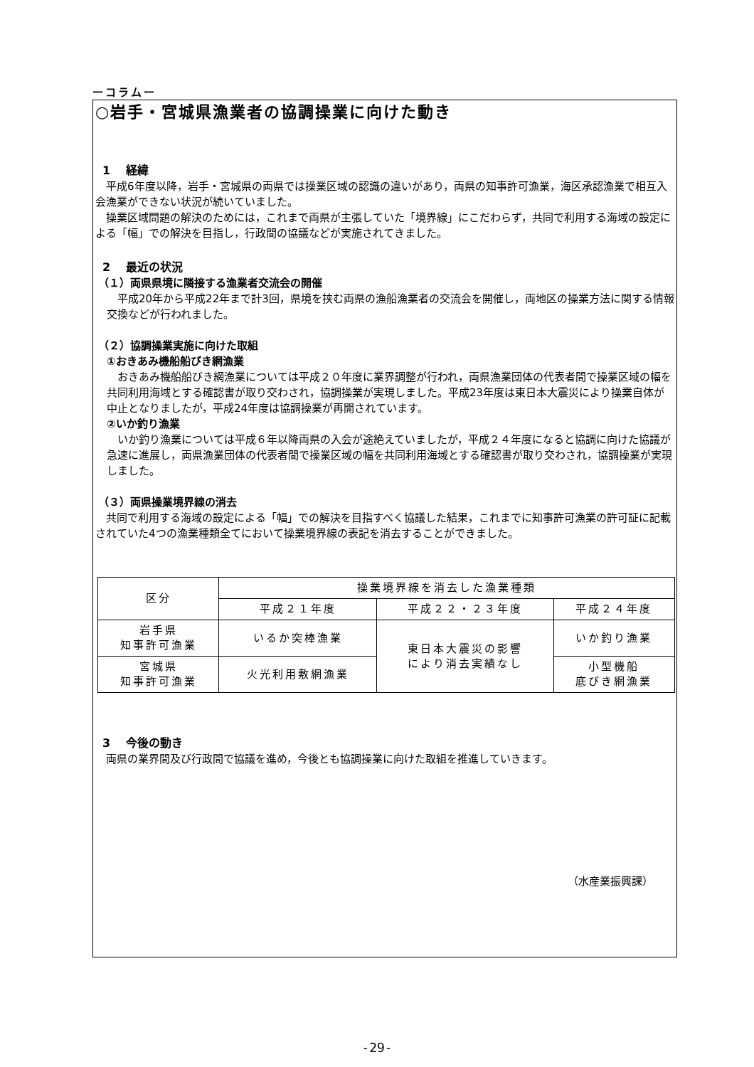ーコラムー
○岩手・宮城県漁業者の協調操業に向けた動き
1　 経緯
　平成6年度以降，岩手・宮城県の両県では操業区域の認識の違いがあり，両県の知事許可漁業，海区承認漁業で相互入会漁業ができない状況が続いていました。
　操業区域問題の解決のためには，これまで両県が主張していた「境界線」にこだわらず，共同で利用する海域の設定による「幅」での解決を目指し，行政間の協議などが実施されてきました。
2　 最近の状況
（１）両県県境に隣接する漁業者交流会の開催
　平成20年から平成22年まで計3回，県境を挟む両県の漁船漁業者の交流会を開催し，両地区の操業方法に関する情報交換などが行われました。
（２）協調操業実施に向けた取組
①おきあみ機船船びき網漁業
　おきあみ機船船びき網漁業については平成２０年度に業界調整が行われ，両県漁業団体の代表者間で操業区域の幅を共同利用海域とする確認書が取り交わされ，協調操業が実現しました。平成23年度は東日本大震災により操業自体が中止となりましたが，平成24年度は協調操業が再開されています。
②いか釣り漁業
　いか釣り漁業については平成６年以降両県の入会が途絶えていましたが，平成２４年度になると協調に向けた協議が急速に進展し，両県漁業団体の代表者間で操業区域の幅を共同利用海域とする確認書が取り交わされ，協調操業が実現しました。
（３）両県操業境界線の消去
　共同で利用する海域の設定による「幅」での解決を目指すべく協議した結果，これまでに知事許可漁業の許可証に記載されていた4つの漁業種類全てにおいて操業境界線の表記を消去することができました。
| 区分 | 操業境界線を消去した漁業種類 | | |
| --- | --- | --- | --- |
| | 平成２１年度 | 平成２２・２３年度 | 平成２４年度 |
| 岩手県 知事許可漁業 | いるか突棒漁業 | 東日本大震災の影響 により消去実績なし | いか釣り漁業 |
| 宮城県 知事許可漁業 | 火光利用敷網漁業 | | 小型機船 底びき網漁業 |
3　 今後の動き
　両県の業界間及び行政間で協議を進め，今後とも協調操業に向けた取組を推進していきます。
（水産業振興課）
-29-